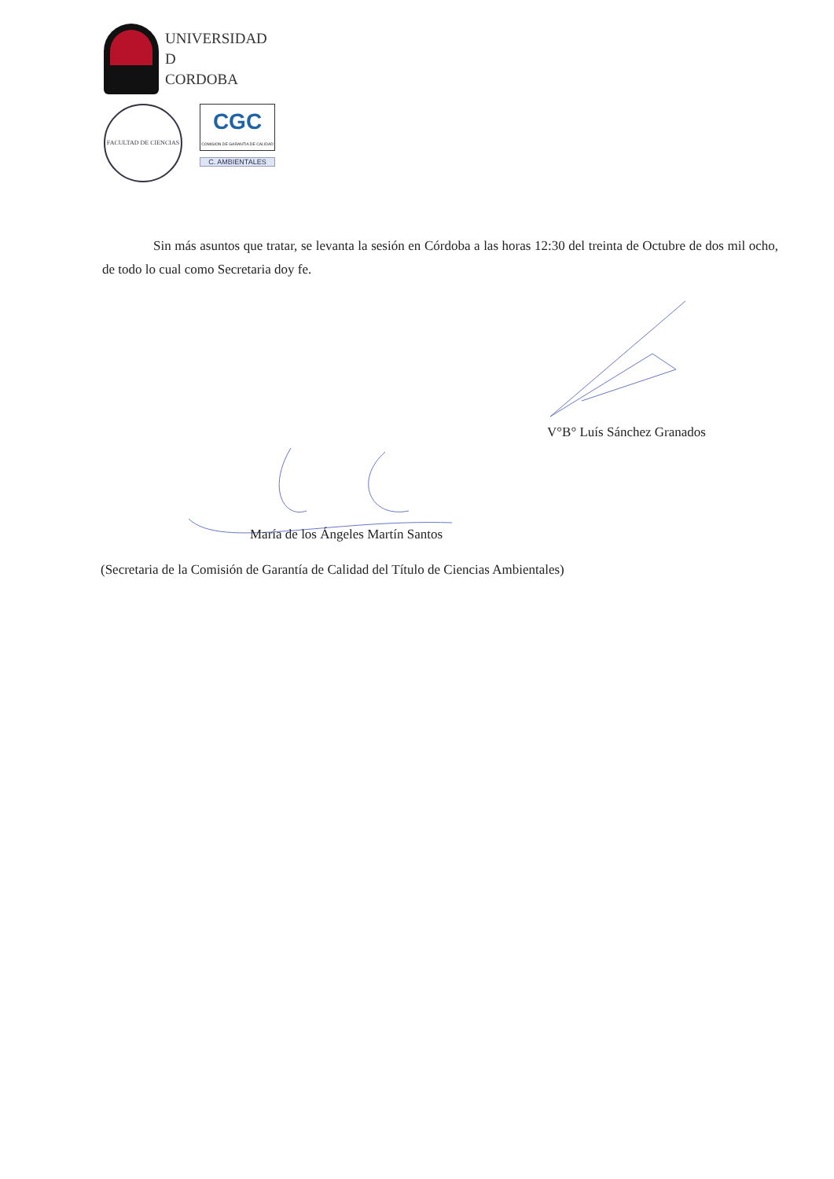UNIVERSIDAD
D
CORDOBA
FACULTAD DE CIENCIAS
CGC
COMISION DE GARANTIA DE CALIDAD
C. AMBIENTALES
Sin más asuntos que tratar, se levanta la sesión en Córdoba a las horas 12:30 del treinta de Octubre de dos mil ocho, de todo lo cual como Secretaria doy fe.
V°B° Luís Sánchez Granados
María de los Ángeles Martín Santos
(Secretaria de la Comisión de Garantía de Calidad del Título de Ciencias Ambientales)